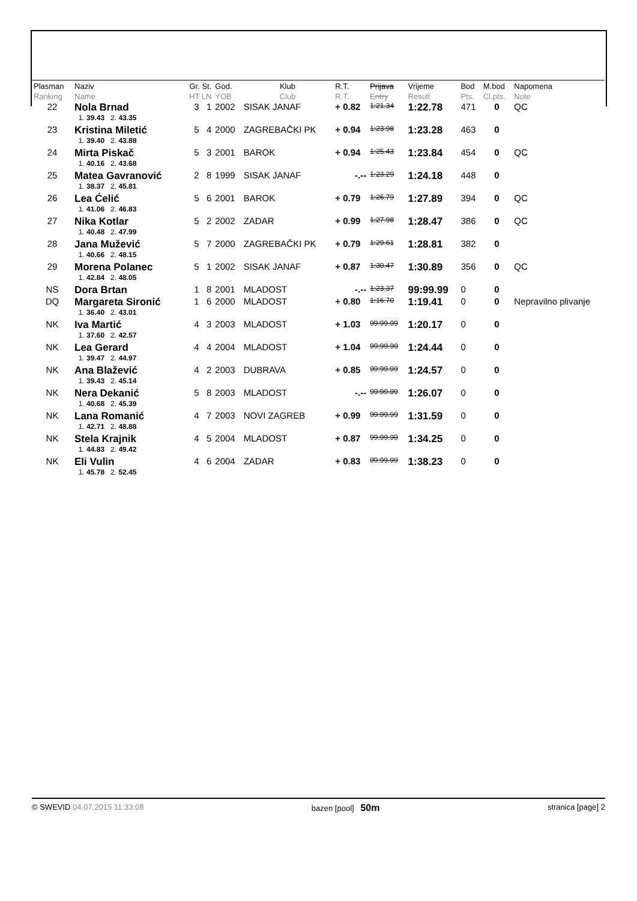| Plasman Ranking | Naziv Name | Gr. St. HT LN | God. YOB | Klub Club | R.T. R.T. | Prijava Entry | Vrijeme Result | Bod Pts. | M.bod Cl.pts. | Napomena Note |
| --- | --- | --- | --- | --- | --- | --- | --- | --- | --- | --- |
| 22 | Nola Brnad | 3 1 | 2002 | SISAK JANAF | + 0.82 | 1:21.34 | 1:22.78 | 471 | 0 | QC |
| | 1. 39.43 2. 43.35 | | | | | | | | | |
| 23 | Kristina Miletić | 5 4 | 2000 | ZAGREBAČKI PK | + 0.94 | 1:23.98 | 1:23.28 | 463 | 0 | |
| | 1. 39.40 2. 43.88 | | | | | | | | | |
| 24 | Mirta Piskač | 5 3 | 2001 | BAROK | + 0.94 | 1:25.43 | 1:23.84 | 454 | 0 | QC |
| | 1. 40.16 2. 43.68 | | | | | | | | | |
| 25 | Matea Gavranović | 2 8 | 1999 | SISAK JANAF | -.-- | 1:23.29 | 1:24.18 | 448 | 0 | |
| | 1. 38.37 2. 45.81 | | | | | | | | | |
| 26 | Lea Ćelić | 5 6 | 2001 | BAROK | + 0.79 | 1:26.79 | 1:27.89 | 394 | 0 | QC |
| | 1. 41.06 2. 46.83 | | | | | | | | | |
| 27 | Nika Kotlar | 5 2 | 2002 | ZADAR | + 0.99 | 1:27.98 | 1:28.47 | 386 | 0 | QC |
| | 1. 40.48 2. 47.99 | | | | | | | | | |
| 28 | Jana Mužević | 5 7 | 2000 | ZAGREBAČKI PK | + 0.79 | 1:29.61 | 1:28.81 | 382 | 0 | |
| | 1. 40.66 2. 48.15 | | | | | | | | | |
| 29 | Morena Polanec | 5 1 | 2002 | SISAK JANAF | + 0.87 | 1:30.47 | 1:30.89 | 356 | 0 | QC |
| | 1. 42.84 2. 48.05 | | | | | | | | | |
| NS | Dora Brtan | 1 8 | 2001 | MLADOST | -.-- | 1:23.37 | 99:99.99 | 0 | 0 | |
| DQ | Margareta Sironić | 1 6 | 2000 | MLADOST | + 0.80 | 1:16.70 | 1:19.41 | 0 | 0 | Nepravilno plivanje |
| | 1. 36.40 2. 43.01 | | | | | | | | | |
| NK | Iva Martić | 4 3 | 2003 | MLADOST | + 1.03 | 99:99.99 | 1:20.17 | 0 | 0 | |
| | 1. 37.60 2. 42.57 | | | | | | | | | |
| NK | Lea Gerard | 4 4 | 2004 | MLADOST | + 1.04 | 99:99.99 | 1:24.44 | 0 | 0 | |
| | 1. 39.47 2. 44.97 | | | | | | | | | |
| NK | Ana Blažević | 4 2 | 2003 | DUBRAVA | + 0.85 | 99:99.99 | 1:24.57 | 0 | 0 | |
| | 1. 39.43 2. 45.14 | | | | | | | | | |
| NK | Nera Dekanić | 5 8 | 2003 | MLADOST | -.-- | 99:99.99 | 1:26.07 | 0 | 0 | |
| | 1. 40.68 2. 45.39 | | | | | | | | | |
| NK | Lana Romanić | 4 7 | 2003 | NOVI ZAGREB | + 0.99 | 99:99.99 | 1:31.59 | 0 | 0 | |
| | 1. 42.71 2. 48.88 | | | | | | | | | |
| NK | Stela Krajnik | 4 5 | 2004 | MLADOST | + 0.87 | 99:99.99 | 1:34.25 | 0 | 0 | |
| | 1. 44.83 2. 49.42 | | | | | | | | | |
| NK | Eli Vulin | 4 6 | 2004 | ZADAR | + 0.83 | 99:99.99 | 1:38.23 | 0 | 0 | |
| | 1. 45.78 2. 52.45 | | | | | | | | | |
© SWEVID 04.07.2015 11:33:08 bazen [pool] 50m stranica [page] 2